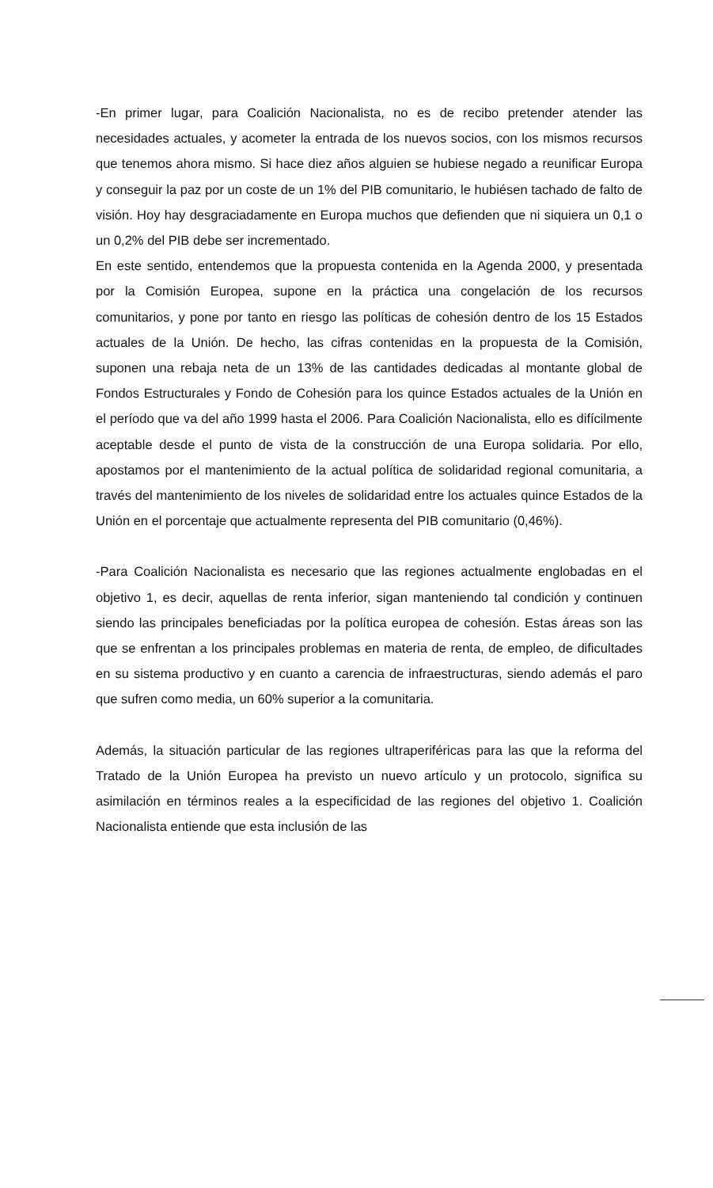-En primer lugar, para Coalición Nacionalista, no es de recibo pretender atender las necesidades actuales, y acometer la entrada de los nuevos socios, con los mismos recursos que tenemos ahora mismo. Si hace diez años alguien se hubiese negado a reunificar Europa y conseguir la paz por un coste de un 1% del PIB comunitario, le hubiésen tachado de falto de visión. Hoy hay desgraciadamente en Europa muchos que defienden que ni siquiera un 0,1 o un 0,2% del PIB debe ser incrementado.
En este sentido, entendemos que la propuesta contenida en la Agenda 2000, y presentada por la Comisión Europea, supone en la práctica una congelación de los recursos comunitarios, y pone por tanto en riesgo las políticas de cohesión dentro de los 15 Estados actuales de la Unión. De hecho, las cifras contenidas en la propuesta de la Comisión, suponen una rebaja neta de un 13% de las cantidades dedicadas al montante global de Fondos Estructurales y Fondo de Cohesión para los quince Estados actuales de la Unión en el período que va del año 1999 hasta el 2006. Para Coalición Nacionalista, ello es difícilmente aceptable desde el punto de vista de la construcción de una Europa solidaria. Por ello, apostamos por el mantenimiento de la actual política de solidaridad regional comunitaria, a través del mantenimiento de los niveles de solidaridad entre los actuales quince Estados de la Unión en el porcentaje que actualmente representa del PIB comunitario (0,46%).
-Para Coalición Nacionalista es necesario que las regiones actualmente englobadas en el objetivo 1, es decir, aquellas de renta inferior, sigan manteniendo tal condición y continuen siendo las principales beneficiadas por la política europea de cohesión. Estas áreas son las que se enfrentan a los principales problemas en materia de renta, de empleo, de dificultades en su sistema productivo y en cuanto a carencia de infraestructuras, siendo además el paro que sufren como media, un 60% superior a la comunitaria.
Además, la situación particular de las regiones ultraperiféricas para las que la reforma del Tratado de la Unión Europea ha previsto un nuevo artículo y un protocolo, significa su asimilación en términos reales a la especificidad de las regiones del objetivo 1. Coalición Nacionalista entiende que esta inclusión de las